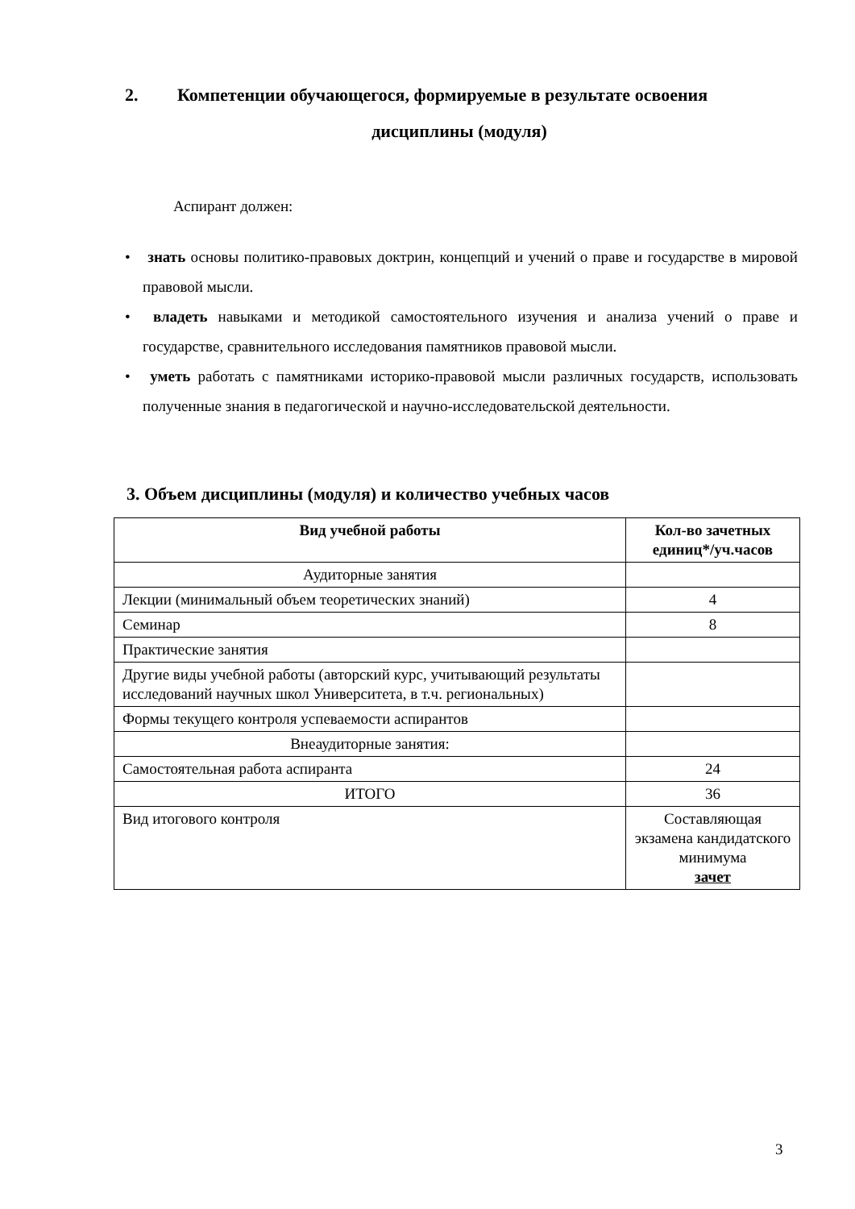2. Компетенции обучающегося, формируемые в результате освоения
дисциплины (модуля)
Аспирант должен:
• знать основы политико-правовых доктрин, концепций и учений о праве и государстве в мировой правовой мысли.
• владеть навыками и методикой самостоятельного изучения и анализа учений о праве и государстве, сравнительного исследования памятников правовой мысли.
• уметь работать с памятниками историко-правовой мысли различных государств, использовать полученные знания в педагогической и научно-исследовательской деятельности.
3. Объем дисциплины (модуля) и количество учебных часов
| Вид учебной работы | Кол-во зачетных единиц*/уч.часов |
| --- | --- |
| Аудиторные занятия | |
| Лекции (минимальный объем теоретических знаний) | 4 |
| Семинар | 8 |
| Практические занятия | |
| Другие виды учебной работы (авторский курс, учитывающий результаты исследований научных школ Университета, в т.ч. региональных) | |
| Формы текущего контроля успеваемости аспирантов | |
| Внеаудиторные занятия: | |
| Самостоятельная работа аспиранта | 24 |
| ИТОГО | 36 |
| Вид итогового контроля | Составляющая экзамена кандидатского минимума зачет |
3